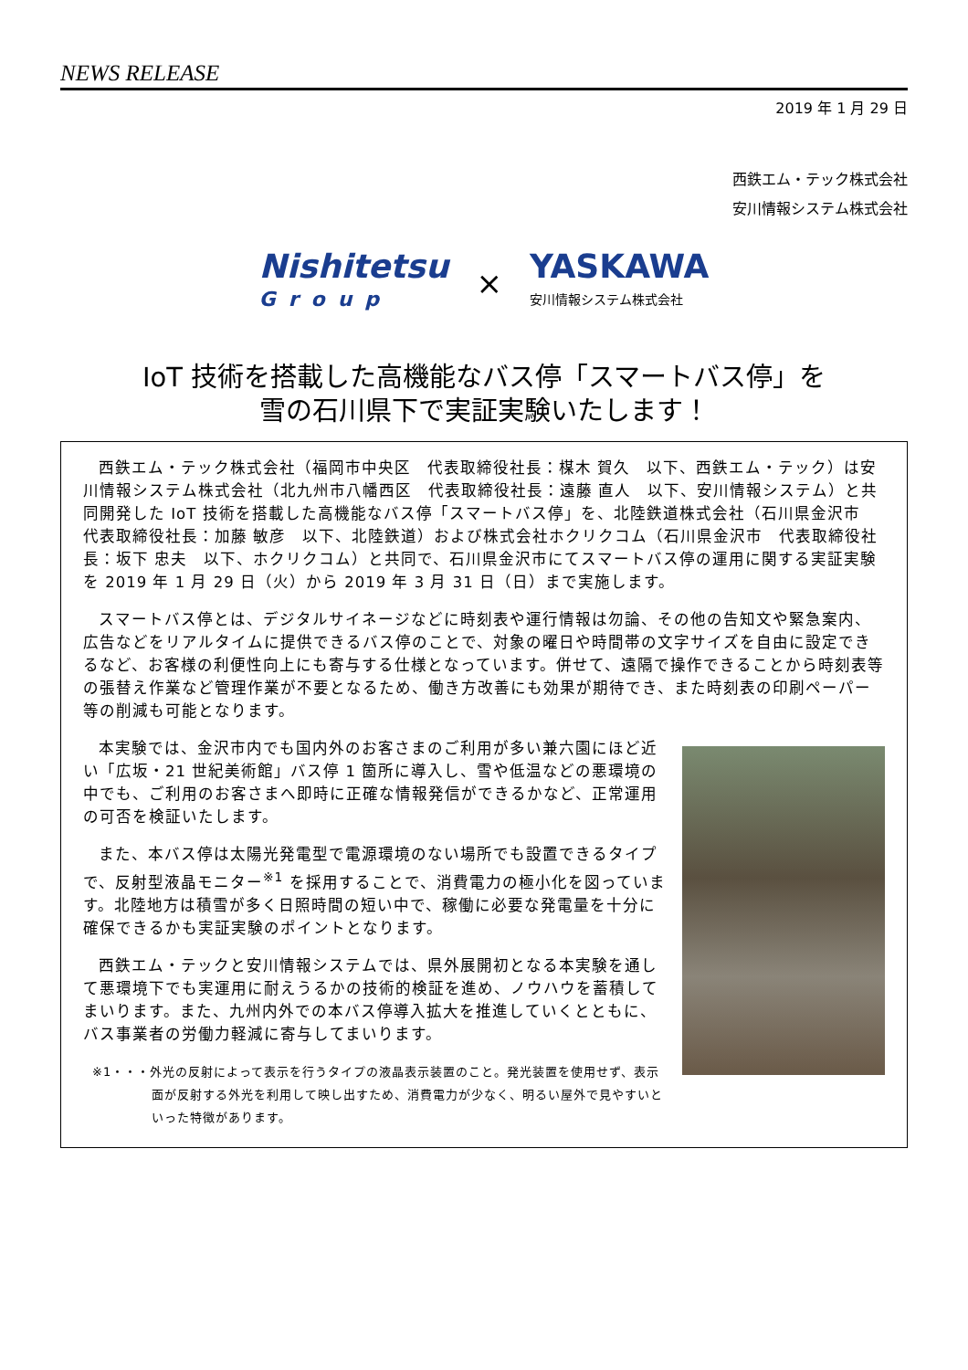NEWS RELEASE
2019 年 1 月 29 日
西鉄エム・テック株式会社
安川情報システム株式会社
Nishitetsu
Group
×
YASKAWA
安川情報システム株式会社
IoT 技術を搭載した高機能なバス停「スマートバス停」を
雪の石川県下で実証実験いたします！
西鉄エム・テック株式会社（福岡市中央区　代表取締役社長：楳木 賀久　以下、西鉄エム・テック）は安川情報システム株式会社（北九州市八幡西区　代表取締役社長：遠藤 直人　以下、安川情報システム）と共同開発した IoT 技術を搭載した高機能なバス停「スマートバス停」を、北陸鉄道株式会社（石川県金沢市　代表取締役社長：加藤 敏彦　以下、北陸鉄道）および株式会社ホクリクコム（石川県金沢市　代表取締役社長：坂下 忠夫　以下、ホクリクコム）と共同で、石川県金沢市にてスマートバス停の運用に関する実証実験を 2019 年 1 月 29 日（火）から 2019 年 3 月 31 日（日）まで実施します。
スマートバス停とは、デジタルサイネージなどに時刻表や運行情報は勿論、その他の告知文や緊急案内、広告などをリアルタイムに提供できるバス停のことで、対象の曜日や時間帯の文字サイズを自由に設定できるなど、お客様の利便性向上にも寄与する仕様となっています。併せて、遠隔で操作できることから時刻表等の張替え作業など管理作業が不要となるため、働き方改善にも効果が期待でき、また時刻表の印刷ペーパー等の削減も可能となります。
本実験では、金沢市内でも国内外のお客さまのご利用が多い兼六園にほど近い「広坂・21 世紀美術館」バス停 1 箇所に導入し、雪や低温などの悪環境の中でも、ご利用のお客さまへ即時に正確な情報発信ができるかなど、正常運用の可否を検証いたします。
また、本バス停は太陽光発電型で電源環境のない場所でも設置できるタイプで、反射型液晶モニター<sup>※1</sup> を採用することで、消費電力の極小化を図っています。北陸地方は積雪が多く日照時間の短い中で、稼働に必要な発電量を十分に確保できるかも実証実験のポイントとなります。
西鉄エム・テックと安川情報システムでは、県外展開初となる本実験を通して悪環境下でも実運用に耐えうるかの技術的検証を進め、ノウハウを蓄積してまいります。また、九州内外での本バス停導入拡大を推進していくとともに、バス事業者の労働力軽減に寄与してまいります。
※1・・・外光の反射によって表示を行うタイプの液晶表示装置のこと。発光装置を使用せず、表示面が反射する外光を利用して映し出すため、消費電力が少なく、明るい屋外で見やすいといった特徴があります。